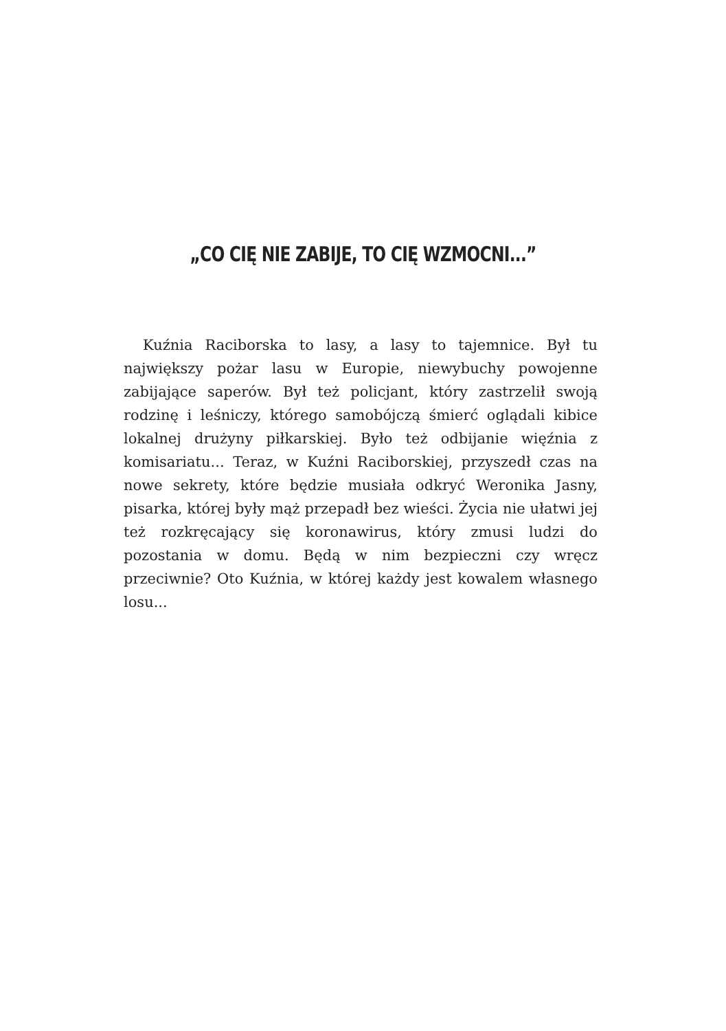„CO CIĘ NIE ZABIJE, TO CIĘ WZMOCNI...”
Kuźnia Raciborska to lasy, a lasy to tajemnice. Był tu największy pożar lasu w Europie, niewybuchy powojenne zabijające saperów. Był też policjant, który zastrzelił swoją rodzinę i leśniczy, którego samobójczą śmierć oglądali kibice lokalnej drużyny piłkarskiej. Było też odbijanie więźnia z komisariatu... Teraz, w Kuźni Raciborskiej, przyszedł czas na nowe sekrety, które będzie musiała odkryć Weronika Jasny, pisarka, której były mąż przepadł bez wieści. Życia nie ułatwi jej też rozkręcający się koronawirus, który zmusi ludzi do pozostania w domu. Będą w nim bezpieczni czy wręcz przeciwnie? Oto Kuźnia, w której każdy jest kowalem własnego losu...